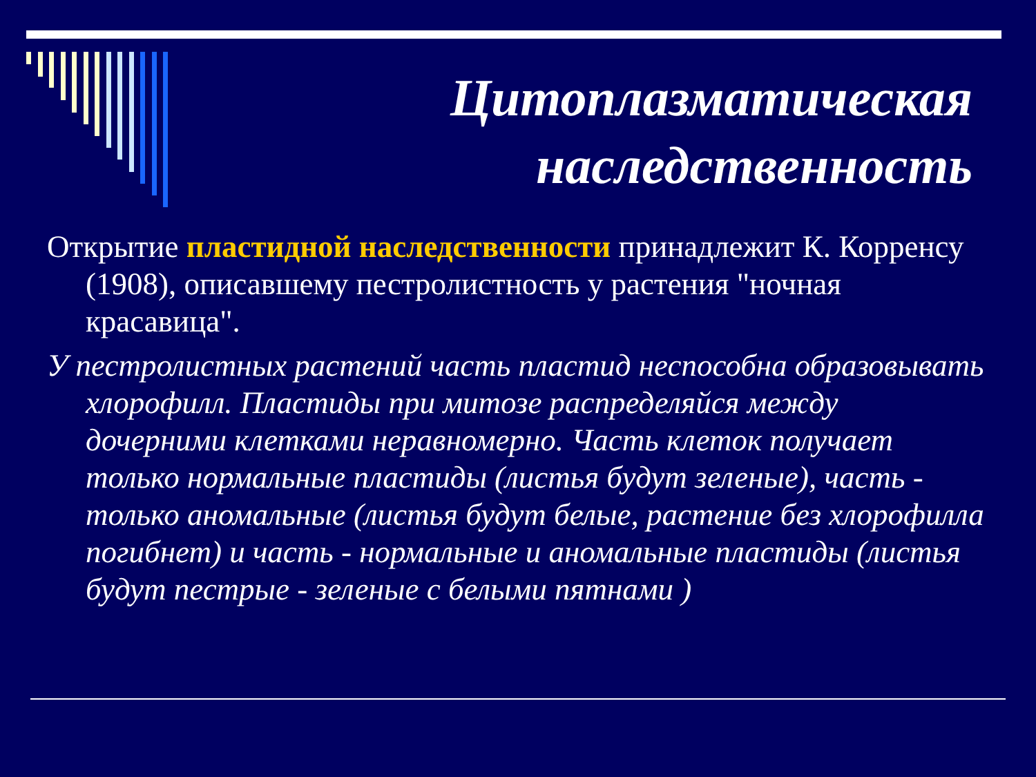Цитоплазматическая
наследственность
Открытие пластидной наследственности принадлежит К. Корренсу (1908), описавшему пестролистность у растения "ночная красавица".
У пестролистных растений часть пластид неспособна образовывать хлорофилл. Пластиды при митозе распределяйся между дочерними клетками неравномерно. Часть клеток получает только нормальные пластиды (листья будут зеленые), часть - только аномальные (листья будут белые, растение без хлорофилла погибнет) и часть - нормальные и аномальные пластиды (листья будут пестрые - зеленые с белыми пятнами )